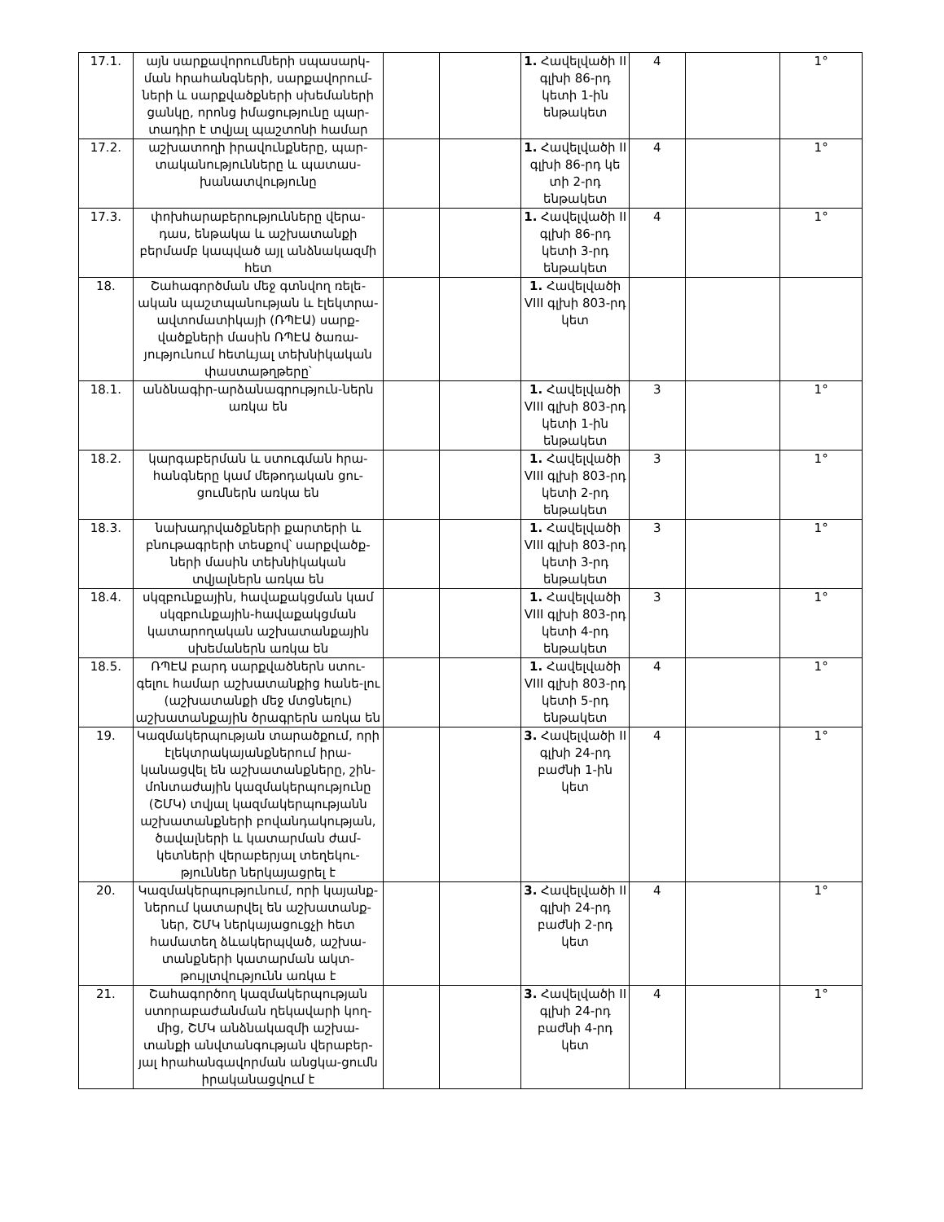| 17.1. | այն սարքավորումների սպասարկ-ման հրահանգների, սարքավորում-ների և սարքվածքների սխեմաների ցանկը, որոնց իմացությունը պար-տադիր է տվյալ պաշտոնի համար | | | 1. Հավելվածի II գլխի 86-րդ կետի 1-ին ենթակետ | 4 | | 1° |
| 17.2. | աշխատողի իրավունքները, պար-տականությունները և պատաս-խանատվությունը | | | 1. Հավելվածի II գլխի 86-րդ կե տի 2-րդ ենթակետ | 4 | | 1° |
| 17.3. | փոխհարաբերությունները վերա-դաս, ենթակա և աշխատանքի բերմամբ կապված այլ անձնակազմի հետ | | | 1. Հավելվածի II գլխի 86-րդ կետի 3-րդ ենթակետ | 4 | | 1° |
| 18. | Շահագործման մեջ գտնվող ռելե-ական պաշտպանության և էլեկտրա-ավտոմատիկայի (ՌՊԷԱ) սարք-վածքների մասին ՌՊԷԱ ծառա-յությունում հետևյալ տեխնիկական փաստաթղթերը՝ | | | 1. Հավելվածի VIII գլխի 803-րդ կետ | | | |
| 18.1. | անձնագիր-արձանագրություն-ներն առկա են | | | 1. Հավելվածի VIII գլխի 803-րդ կետի 1-ին ենթակետ | 3 | | 1° |
| 18.2. | կարգաբերման և ստուգման հրա-հանգները կամ մեթոդական ցու-ցումներն առկա են | | | 1. Հավելվածի VIII գլխի 803-րդ կետի 2-րդ ենթակետ | 3 | | 1° |
| 18.3. | նախադրվածքների քարտերի և բնութագրերի տեսքով՝ սարքվածք-ների մասին տեխնիկական տվյալներն առկա են | | | 1. Հավելվածի VIII գլխի 803-րդ կետի 3-րդ ենթակետ | 3 | | 1° |
| 18.4. | սկզբունքային, հավաքակցման կամ սկզբունքային-հավաքակցման կատարողական աշխատանքային սխեմաներն առկա են | | | 1. Հավելվածի VIII գլխի 803-րդ կետի 4-րդ ենթակետ | 3 | | 1° |
| 18.5. | ՌՊԷԱ բարդ սարքվածներն ստու-գելու համար աշխատանքից հանե-լու (աշխատանքի մեջ մտցնելու) աշխատանքային ծրագրերն առկա են | | | 1. Հավելվածի VIII գլխի 803-րդ կետի 5-րդ ենթակետ | 4 | | 1° |
| 19. | Կազմակերպության տարածքում, որի էլեկտրակայանքներում իրա-կանացվել են աշխատանքները, շին-մոնտաժային կազմակերպությունը (ՇՄԿ) տվյալ կազմակերպությանն աշխատանքների բովանդակության, ծավալների և կատարման ժամ-կետների վերաբերյալ տեղեկու-թյուններ ներկայացրել է | | | 3. Հավելվածի II գլխի 24-րդ բաժնի 1-ին կետ | 4 | | 1° |
| 20. | Կազմակերպությունում, որի կայանք-ներում կատարվել են աշխատանք-ներ, ՇՄԿ ներկայացուցչի հետ համատեղ ձևակերպված, աշխա-տանքների կատարման ակտ-թույլտվությունն առկա է | | | 3. Հավելվածի II գլխի 24-րդ բաժնի 2-րդ կետ | 4 | | 1° |
| 21. | Շահագործող կազմակերպության ստորաբաժանման ղեկավարի կող-մից, ՇՄԿ անձնակազմի աշխա-տանքի անվտանգության վերաբեր-յալ հրահանգավորման անցկա-ցումն իրականացվում է | | | 3. Հավելվածի II գլխի 24-րդ բաժնի 4-րդ կետ | 4 | | 1° |